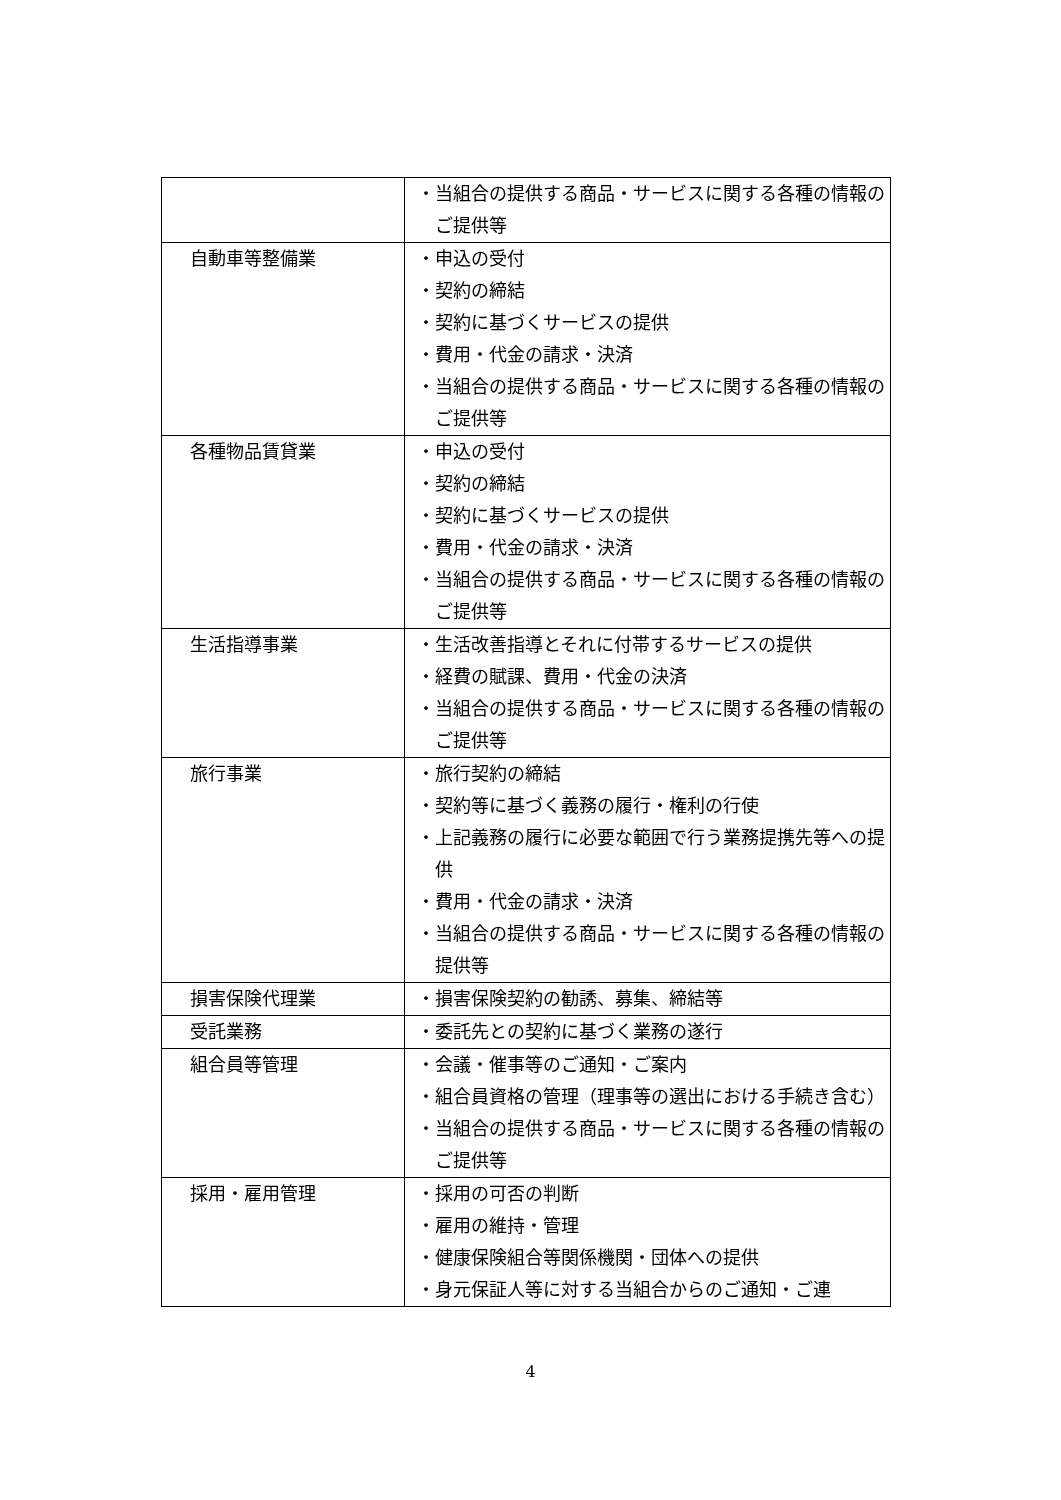| | ・当組合の提供する商品・サービスに関する各種の情報のご提供等 |
| 自動車等整備業 | ・申込の受付 ・契約の締結 ・契約に基づくサービスの提供 ・費用・代金の請求・決済 ・当組合の提供する商品・サービスに関する各種の情報のご提供等 |
| 各種物品賃貸業 | ・申込の受付 ・契約の締結 ・契約に基づくサービスの提供 ・費用・代金の請求・決済 ・当組合の提供する商品・サービスに関する各種の情報のご提供等 |
| 生活指導事業 | ・生活改善指導とそれに付帯するサービスの提供 ・経費の賦課、費用・代金の決済 ・当組合の提供する商品・サービスに関する各種の情報のご提供等 |
| 旅行事業 | ・旅行契約の締結 ・契約等に基づく義務の履行・権利の行使 ・上記義務の履行に必要な範囲で行う業務提携先等への提供 ・費用・代金の請求・決済 ・当組合の提供する商品・サービスに関する各種の情報の提供等 |
| 損害保険代理業 | ・損害保険契約の勧誘、募集、締結等 |
| 受託業務 | ・委託先との契約に基づく業務の遂行 |
| 組合員等管理 | ・会議・催事等のご通知・ご案内 ・組合員資格の管理（理事等の選出における手続き含む） ・当組合の提供する商品・サービスに関する各種の情報のご提供等 |
| 採用・雇用管理 | ・採用の可否の判断 ・雇用の維持・管理 ・健康保険組合等関係機関・団体への提供 ・身元保証人等に対する当組合からのご通知・ご連 |
4